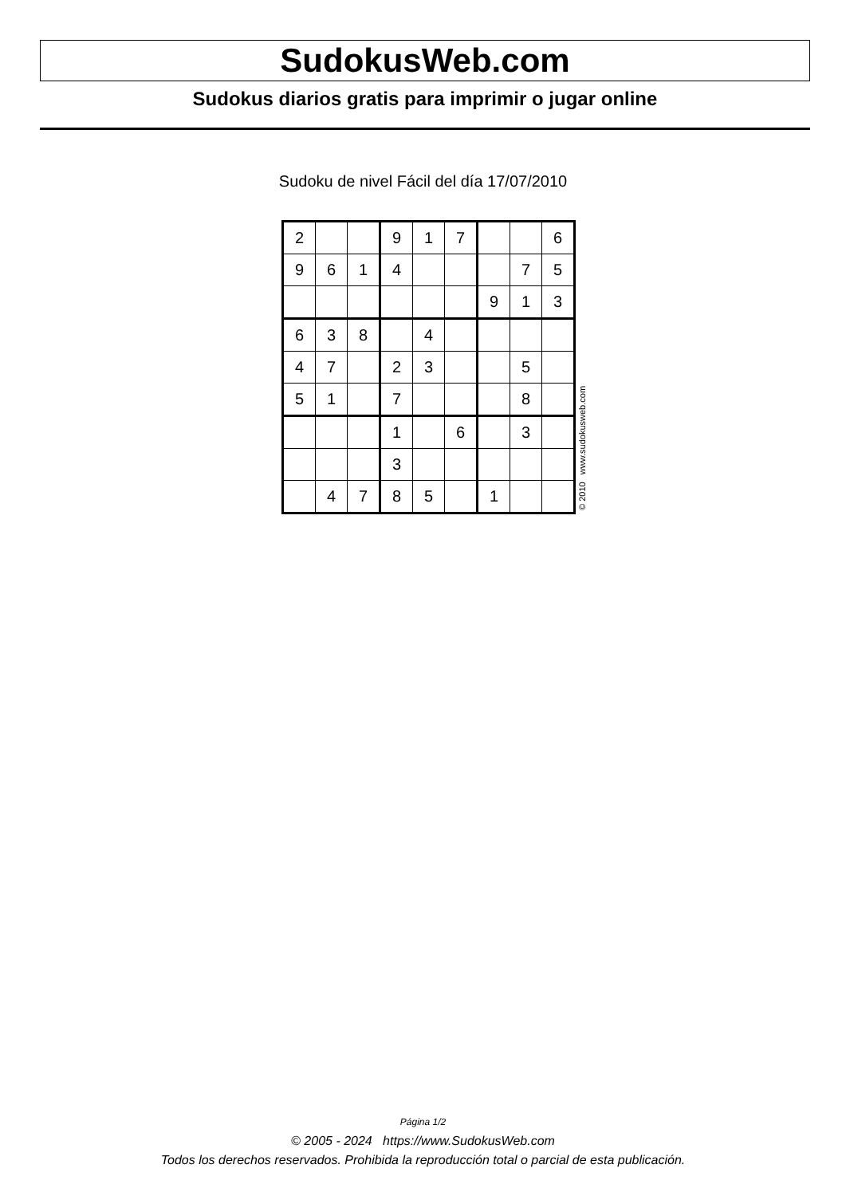SudokusWeb.com
Sudokus diarios gratis para imprimir o jugar online
Sudoku de nivel Fácil del día 17/07/2010
| 2 | | | 9 | 1 | 7 | | | 6 |
| 9 | 6 | 1 | 4 | | | | 7 | 5 |
| | | | | | | 9 | 1 | 3 |
| 6 | 3 | 8 | | 4 | | | | |
| 4 | 7 | | 2 | 3 | | | 5 | |
| 5 | 1 | | 7 | | | | 8 | |
| | | | 1 | | 6 | | 3 | |
| | | | 3 | | | | | |
| | 4 | 7 | 8 | 5 | | 1 | | |
© 2010 www.sudokusweb.com
Página 1/2
© 2005 - 2024 https://www.SudokusWeb.com
Todos los derechos reservados. Prohibida la reproducción total o parcial de esta publicación.